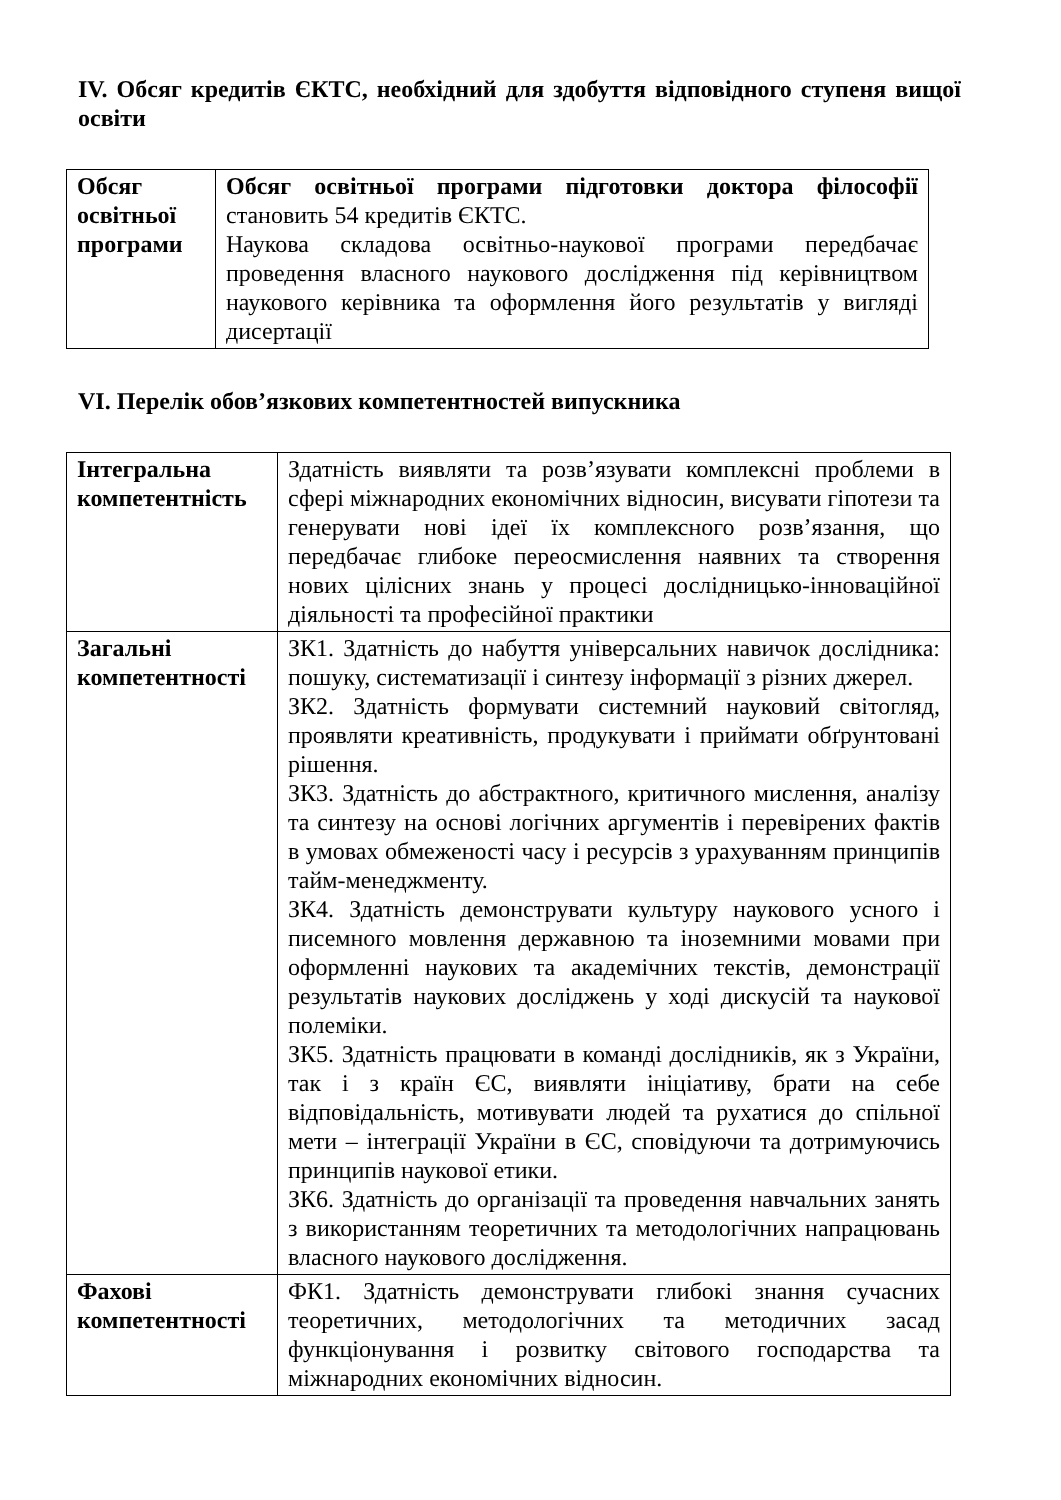IV. Обсяг кредитів ЄКТС, необхідний для здобуття відповідного ступеня вищої освіти
| Обсяг освітньої програми | Обсяг освітньої програми підготовки доктора філософії становить 54 кредитів ЄКТС. Наукова складова освітньо-наукової програми передбачає проведення власного наукового дослідження під керівництвом наукового керівника та оформлення його результатів у вигляді дисертації |
VI. Перелік обов’язкових компетентностей випускника
| Інтегральна компетентність | Здатність виявляти та розв’язувати комплексні проблеми в сфері міжнародних економічних відносин, висувати гіпотези та генерувати нові ідеї їх комплексного розв’язання, що передбачає глибоке переосмислення наявних та створення нових цілісних знань у процесі дослідницько-інноваційної діяльності та професійної практики |
| Загальні компетентності | ЗК1. Здатність до набуття універсальних навичок дослідника: пошуку, систематизації і синтезу інформації з різних джерел. ЗК2. Здатність формувати системний науковий світогляд, проявляти креативність, продукувати і приймати обґрунтовані рішення. ЗК3. Здатність до абстрактного, критичного мислення, аналізу та синтезу на основі логічних аргументів і перевірених фактів в умовах обмеженості часу і ресурсів з урахуванням принципів тайм-менеджменту. ЗК4. Здатність демонструвати культуру наукового усного і писемного мовлення державною та іноземними мовами при оформленні наукових та академічних текстів, демонстрації результатів наукових досліджень у ході дискусій та наукової полеміки. ЗК5. Здатність працювати в команді дослідників, як з України, так і з країн ЄС, виявляти ініціативу, брати на себе відповідальність, мотивувати людей та рухатися до спільної мети – інтеграції України в ЄС, сповідуючи та дотримуючись принципів наукової етики. ЗК6. Здатність до організації та проведення навчальних занять з використанням теоретичних та методологічних напрацювань власного наукового дослідження. |
| Фахові компетентності | ФК1. Здатність демонструвати глибокі знання сучасних теоретичних, методологічних та методичних засад функціонування і розвитку світового господарства та міжнародних економічних відносин. |